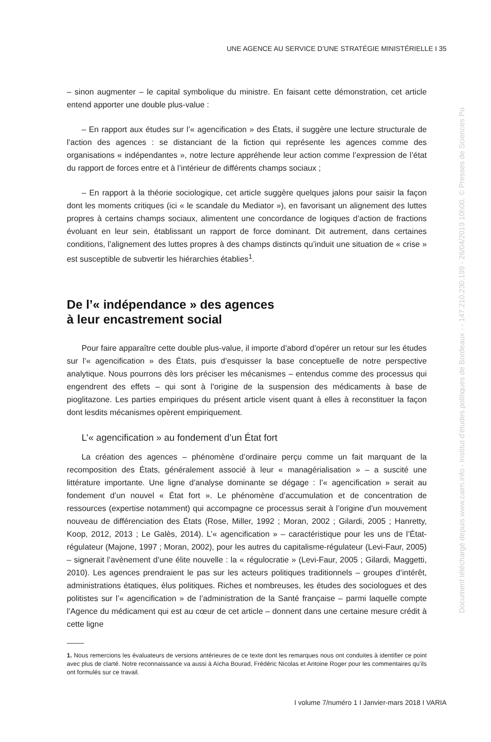UNE AGENCE AU SERVICE D’UNE STRATÉGIE MINISTÉRIELLE I 35
– sinon augmenter – le capital symbolique du ministre. En faisant cette démonstration, cet article entend apporter une double plus-value :
– En rapport aux études sur l’« agencification » des États, il suggère une lecture structurale de l’action des agences : se distanciant de la fiction qui représente les agences comme des organisations « indépendantes », notre lecture appréhende leur action comme l’expression de l’état du rapport de forces entre et à l’intérieur de différents champs sociaux ;
– En rapport à la théorie sociologique, cet article suggère quelques jalons pour saisir la façon dont les moments critiques (ici « le scandale du Mediator »), en favorisant un alignement des luttes propres à certains champs sociaux, alimentent une concordance de logiques d’action de fractions évoluant en leur sein, établissant un rapport de force dominant. Dit autrement, dans certaines conditions, l’alignement des luttes propres à des champs distincts qu’induit une situation de « crise » est susceptible de subvertir les hiérarchies établies<sup>1</sup>.
De l’« indépendance » des agences
à leur encastrement social
Pour faire apparaître cette double plus-value, il importe d’abord d’opérer un retour sur les études sur l’« agencification » des États, puis d’esquisser la base conceptuelle de notre perspective analytique. Nous pourrons dès lors préciser les mécanismes – entendus comme des processus qui engendrent des effets – qui sont à l’origine de la suspension des médicaments à base de pioglitazone. Les parties empiriques du présent article visent quant à elles à reconstituer la façon dont lesdits mécanismes opèrent empiriquement.
L’« agencification » au fondement d’un État fort
La création des agences – phénomène d’ordinaire perçu comme un fait marquant de la recomposition des États, généralement associé à leur « managérialisation » – a suscité une littérature importante. Une ligne d’analyse dominante se dégage : l’« agencification » serait au fondement d’un nouvel « État fort ». Le phénomène d’accumulation et de concentration de ressources (expertise notamment) qui accompagne ce processus serait à l’origine d’un mouvement nouveau de différenciation des États (Rose, Miller, 1992 ; Moran, 2002 ; Gilardi, 2005 ; Hanretty, Koop, 2012, 2013 ; Le Galès, 2014). L’« agencification » – caractéristique pour les uns de l’État-régulateur (Majone, 1997 ; Moran, 2002), pour les autres du capitalisme-régulateur (Levi-Faur, 2005) – signerait l’avènement d’une élite nouvelle : la « régulocratie » (Levi-Faur, 2005 ; Gilardi, Maggetti, 2010). Les agences prendraient le pas sur les acteurs politiques traditionnels – groupes d’intérêt, administrations étatiques, élus politiques. Riches et nombreuses, les études des sociologues et des politistes sur l’« agencification » de l’administration de la Santé française – parmi laquelle compte l’Agence du médicament qui est au cœur de cet article – donnent dans une certaine mesure crédit à cette ligne
1. Nous remercions les évaluateurs de versions antérieures de ce texte dont les remarques nous ont conduites à identifier ce point avec plus de clarté. Notre reconnaissance va aussi à Aïcha Bourad, Frédéric Nicolas et Antoine Roger pour les commentaires qu’ils ont formulés sur ce travail.
I volume 7/numéro 1 I Janvier-mars 2018 I VARIA
Document téléchargé depuis www.cairn.info - Institut d'études politiques de Bordeaux - - 147.210.230.199 - 26/04/2019 10h00. © Presses de Sciences Po